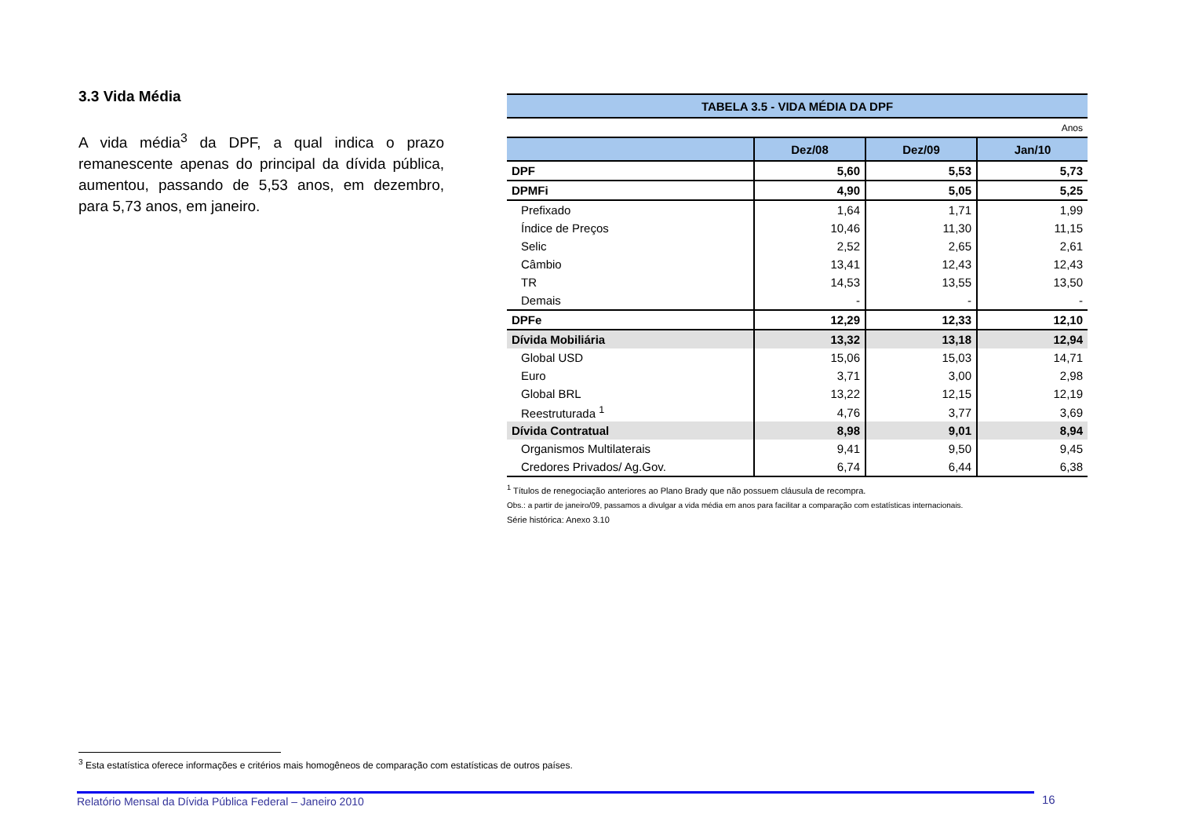3.3 Vida Média
A vida média<sup>3</sup> da DPF, a qual indica o prazo remanescente apenas do principal da dívida pública, aumentou, passando de 5,53 anos, em dezembro, para 5,73 anos, em janeiro.
| TABELA 3.5 - VIDA MÉDIA DA DPF | | | |
| Anos | | | |
| | Dez/08 | Dez/09 | Jan/10 |
| DPF | 5,60 | 5,53 | 5,73 |
| DPMFi | 4,90 | 5,05 | 5,25 |
| Prefixado | 1,64 | 1,71 | 1,99 |
| Índice de Preços | 10,46 | 11,30 | 11,15 |
| Selic | 2,52 | 2,65 | 2,61 |
| Câmbio | 13,41 | 12,43 | 12,43 |
| TR | 14,53 | 13,55 | 13,50 |
| Demais | - | - | - |
| DPFe | 12,29 | 12,33 | 12,10 |
| Dívida Mobiliária | 13,32 | 13,18 | 12,94 |
| Global USD | 15,06 | 15,03 | 14,71 |
| Euro | 3,71 | 3,00 | 2,98 |
| Global BRL | 13,22 | 12,15 | 12,19 |
| Reestruturada <sup>1</sup> | 4,76 | 3,77 | 3,69 |
| Dívida Contratual | 8,98 | 9,01 | 8,94 |
| Organismos Multilaterais | 9,41 | 9,50 | 9,45 |
| Credores Privados/ Ag.Gov. | 6,74 | 6,44 | 6,38 |
<sup>1</sup> Títulos de renegociação anteriores ao Plano Brady que não possuem cláusula de recompra.
Obs.: a partir de janeiro/09, passamos a divulgar a vida média em anos para facilitar a comparação com estatísticas internacionais.
Série histórica: Anexo 3.10
<sup>3</sup> Esta estatística oferece informações e critérios mais homogêneos de comparação com estatísticas de outros países.
Relatório Mensal da Dívida Pública Federal – Janeiro 2010 16